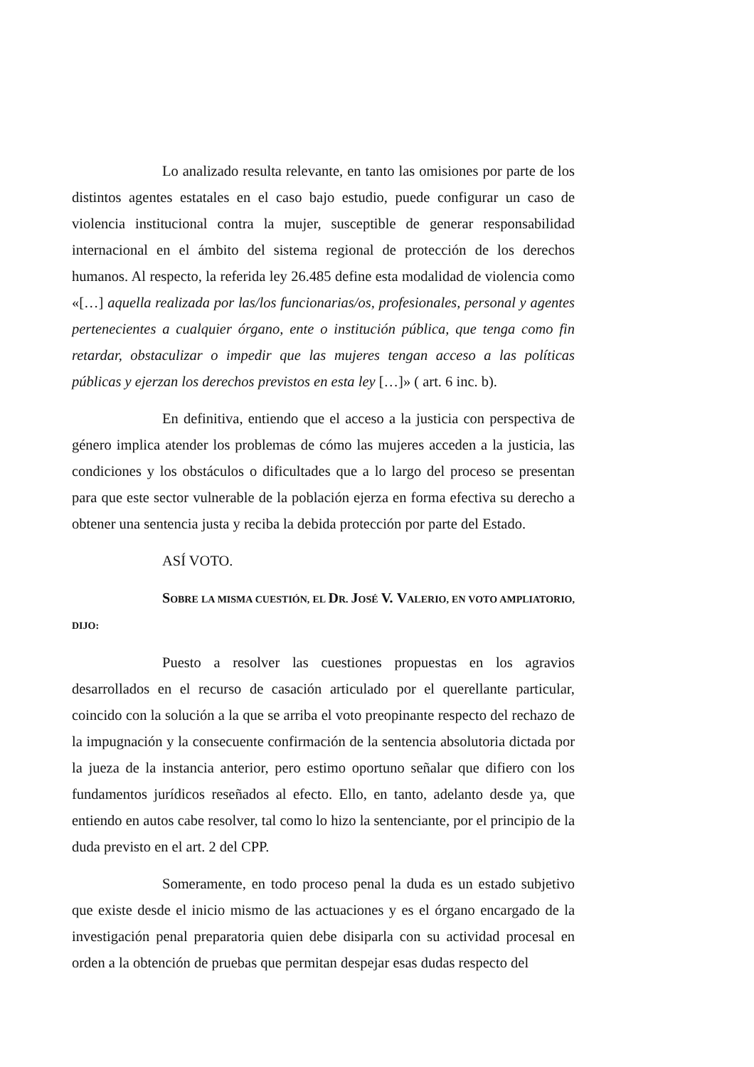Lo analizado resulta relevante, en tanto las omisiones por parte de los distintos agentes estatales en el caso bajo estudio, puede configurar un caso de violencia institucional contra la mujer, susceptible de generar responsabilidad internacional en el ámbito del sistema regional de protección de los derechos humanos. Al respecto, la referida ley 26.485 define esta modalidad de violencia como «[…] aquella realizada por las/los funcionarias/os, profesionales, personal y agentes pertenecientes a cualquier órgano, ente o institución pública, que tenga como fin retardar, obstaculizar o impedir que las mujeres tengan acceso a las políticas públicas y ejerzan los derechos previstos en esta ley […]» ( art. 6 inc. b).
En definitiva, entiendo que el acceso a la justicia con perspectiva de género implica atender los problemas de cómo las mujeres acceden a la justicia, las condiciones y los obstáculos o dificultades que a lo largo del proceso se presentan para que este sector vulnerable de la población ejerza en forma efectiva su derecho a obtener una sentencia justa y reciba la debida protección por parte del Estado.
ASÍ VOTO.
SOBRE LA MISMA CUESTIÓN, EL DR. JOSÉ V. VALERIO, EN VOTO AMPLIATORIO, DIJO:
Puesto a resolver las cuestiones propuestas en los agravios desarrollados en el recurso de casación articulado por el querellante particular, coincido con la solución a la que se arriba el voto preopinante respecto del rechazo de la impugnación y la consecuente confirmación de la sentencia absolutoria dictada por la jueza de la instancia anterior, pero estimo oportuno señalar que difiero con los fundamentos jurídicos reseñados al efecto. Ello, en tanto, adelanto desde ya, que entiendo en autos cabe resolver, tal como lo hizo la sentenciante, por el principio de la duda previsto en el art. 2 del CPP.
Someramente, en todo proceso penal la duda es un estado subjetivo que existe desde el inicio mismo de las actuaciones y es el órgano encargado de la investigación penal preparatoria quien debe disiparla con su actividad procesal en orden a la obtención de pruebas que permitan despejar esas dudas respecto del